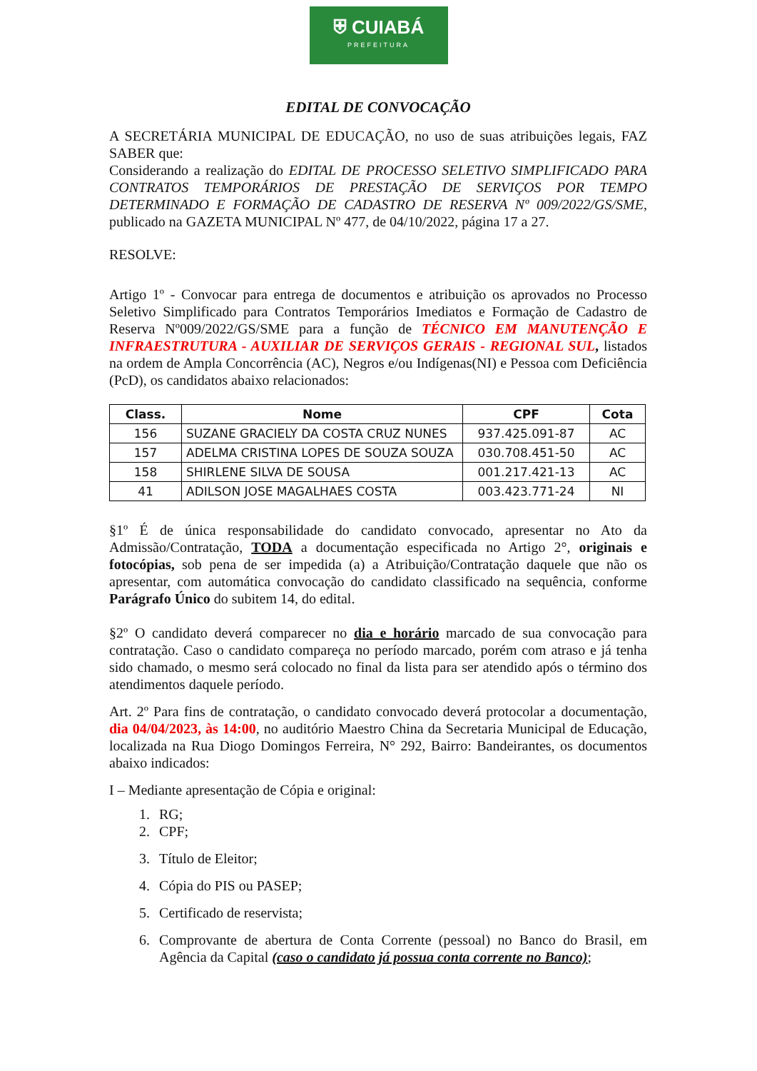⛨ CUIABÁ
PREFEITURA
EDITAL DE CONVOCAÇÃO
A SECRETÁRIA MUNICIPAL DE EDUCAÇÃO, no uso de suas atribuições legais, FAZ SABER que:
Considerando a realização do EDITAL DE PROCESSO SELETIVO SIMPLIFICADO PARA CONTRATOS TEMPORÁRIOS DE PRESTAÇÃO DE SERVIÇOS POR TEMPO DETERMINADO E FORMAÇÃO DE CADASTRO DE RESERVA Nº 009/2022/GS/SME, publicado na GAZETA MUNICIPAL Nº 477, de 04/10/2022, página 17 a 27.
RESOLVE:
Artigo 1º - Convocar para entrega de documentos e atribuição os aprovados no Processo Seletivo Simplificado para Contratos Temporários Imediatos e Formação de Cadastro de Reserva Nº009/2022/GS/SME para a função de TÉCNICO EM MANUTENÇÃO E INFRAESTRUTURA - AUXILIAR DE SERVIÇOS GERAIS - REGIONAL SUL, listados na ordem de Ampla Concorrência (AC), Negros e/ou Indígenas(NI) e Pessoa com Deficiência (PcD), os candidatos abaixo relacionados:
| Class. | Nome | CPF | Cota |
| --- | --- | --- | --- |
| 156 | SUZANE GRACIELY DA COSTA CRUZ NUNES | 937.425.091-87 | AC |
| 157 | ADELMA CRISTINA LOPES DE SOUZA SOUZA | 030.708.451-50 | AC |
| 158 | SHIRLENE SILVA DE SOUSA | 001.217.421-13 | AC |
| 41 | ADILSON JOSE MAGALHAES COSTA | 003.423.771-24 | NI |
§1º É de única responsabilidade do candidato convocado, apresentar no Ato da Admissão/Contratação, TODA a documentação especificada no Artigo 2°, originais e fotocópias, sob pena de ser impedida (a) a Atribuição/Contratação daquele que não os apresentar, com automática convocação do candidato classificado na sequência, conforme Parágrafo Único do subitem 14, do edital.
§2º O candidato deverá comparecer no dia e horário marcado de sua convocação para contratação. Caso o candidato compareça no período marcado, porém com atraso e já tenha sido chamado, o mesmo será colocado no final da lista para ser atendido após o término dos atendimentos daquele período.
Art. 2º Para fins de contratação, o candidato convocado deverá protocolar a documentação, dia 04/04/2023, às 14:00, no auditório Maestro China da Secretaria Municipal de Educação, localizada na Rua Diogo Domingos Ferreira, N° 292, Bairro: Bandeirantes, os documentos abaixo indicados:
I – Mediante apresentação de Cópia e original:
1. RG;
2. CPF;
3. Título de Eleitor;
4. Cópia do PIS ou PASEP;
5. Certificado de reservista;
6. Comprovante de abertura de Conta Corrente (pessoal) no Banco do Brasil, em Agência da Capital (caso o candidato já possua conta corrente no Banco);